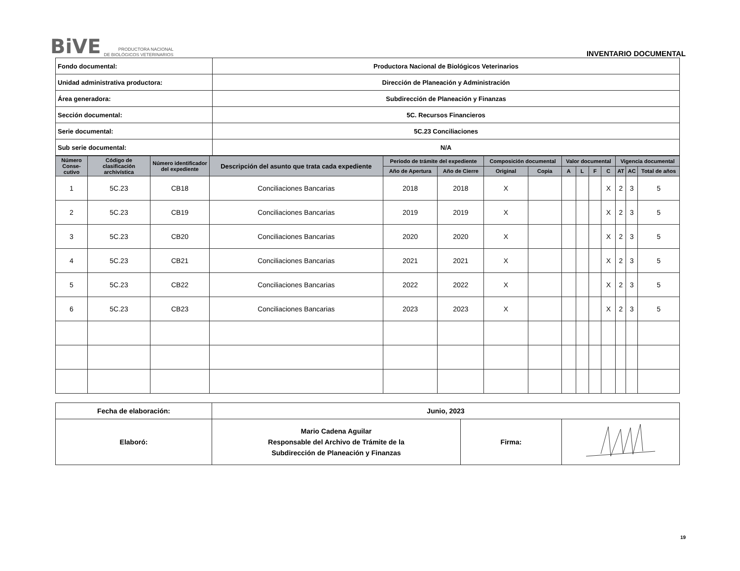BiVE PRODUCTORA NACIONAL
DE BIOLÓGICOS VETERINARIOS
INVENTARIO DOCUMENTAL
| Fondo documental: | Productora Nacional de Biológicos Veterinarios |
| Unidad administrativa productora: | Dirección de Planeación y Administración |
| Área generadora: | Subdirección de Planeación y Finanzas |
| Sección documental: | 5C. Recursos Financieros |
| Serie documental: | 5C.23 Conciliaciones |
| Sub serie documental: | N/A |
| Número Conse-cutivo | Código de clasificación archivística | Número identificador del expediente | Descripción del asunto que trata cada expediente | Periodo de trámite del expediente | | Composición documental | | Valor documental | | | | Vigencia documental | | |
| --- | --- | --- | --- | --- | --- | --- | --- | --- | --- | --- | --- | --- | --- | --- |
| | | | | Año de Apertura | Año de Cierre | Original | Copia | A | L | F | C | AT | AC | Total de años |
| 1 | 5C.23 | CB18 | Conciliaciones Bancarias | 2018 | 2018 | X | | | | | X | 2 | 3 | 5 |
| 2 | 5C.23 | CB19 | Conciliaciones Bancarias | 2019 | 2019 | X | | | | | X | 2 | 3 | 5 |
| 3 | 5C.23 | CB20 | Conciliaciones Bancarias | 2020 | 2020 | X | | | | | X | 2 | 3 | 5 |
| 4 | 5C.23 | CB21 | Conciliaciones Bancarias | 2021 | 2021 | X | | | | | X | 2 | 3 | 5 |
| 5 | 5C.23 | CB22 | Conciliaciones Bancarias | 2022 | 2022 | X | | | | | X | 2 | 3 | 5 |
| 6 | 5C.23 | CB23 | Conciliaciones Bancarias | 2023 | 2023 | X | | | | | X | 2 | 3 | 5 |
| Fecha de elaboración: | Junio, 2023 | | |
| Elaboró: | Mario Cadena Aguilar Responsable del Archivo de Trámite de la Subdirección de Planeación y Finanzas | Firma: | |
19